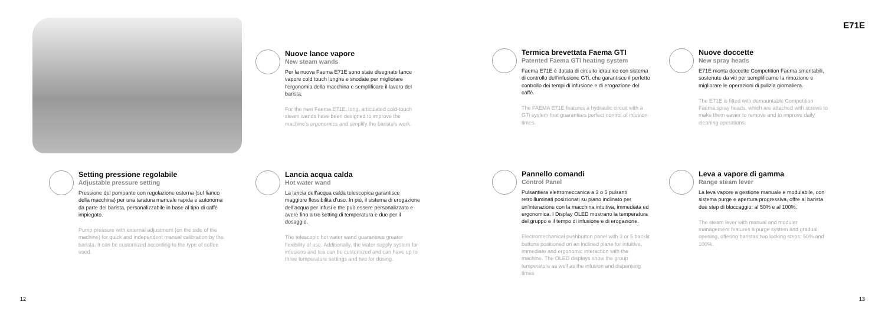Nuove lance vapore
New steam wands
Per la nuova Faema E71E sono state disegnate lance vapore cold touch lunghe e snodate per migliorare l’ergonomia della macchina e semplificare il lavoro del barista.
For the new Faema E71E, long, articulated cold-touch steam wands have been designed to improve the machine’s ergonomics and simplify the barista’s work.
Setting pressione regolabile
Adjustable pressure setting
Pressione del pompante con regolazione esterna (sul fianco della macchina) per una taratura manuale rapida e autonoma da parte del barista, personalizzabile in base al tipo di caffè impiegato.
Pump pressure with external adjustment (on the side of the machine) for quick and independent manual calibration by the barista. It can be customized according to the type of coffee used.
Lancia acqua calda
Hot water wand
La lancia dell’acqua calda telescopica garantisce maggiore flessibilità d’uso. In più, il sistema di erogazione dell’acqua per infusi e the può essere personalizzato e avere fino a tre setting di temperatura e due per il dosaggio.
The telescopic hot water wand guarantees greater flexibility of use. Additionally, the water supply system for infusions and tea can be customized and can have up to three temperature settings and two for dosing.
12
E71E
Termica brevettata Faema GTI
Patented Faema GTI heating system
Faema E71E è dotata di circuito idraulico con sistema di controllo dell’infusione GTi, che garantisce il perfetto controllo dei tempi di infusione e di erogazione del caffè.
The FAEMA E71E features a hydraulic circuit with a GTi system that guarantees perfect control of infusion times.
Nuove doccette
New spray heads
E71E monta doccette Competition Faema smontabili, sostenute da viti per semplificarne la rimozione e migliorare le operazioni di pulizia giornaliera.
The E71E is fitted with demountable Competition Faema spray heads, which are attached with screws to make them easier to remove and to improve daily cleaning operations.
Pannello comandi
Control Panel
Pulsantiera elettromeccanica a 3 o 5 pulsanti retroilluminati posizionati su piano inclinato per un’interazione con la macchina intuitiva, immediata ed ergonomica. I Display OLED mostrano la temperatura del gruppo e il tempo di infusione e di erogazione.
Electromechanical pushbutton panel with 3 or 5 backlit buttons positioned on an inclined plane for intuitive, immediate and ergonomic interaction with the machine. The OLED displays show the group temperature as well as the infusion and dispensing times
Leva a vapore di gamma
Range steam lever
La leva vapore a gestione manuale e modulabile, con sistema purge e apertura progressiva, offre al barista due step di bloccaggio: al 50% e al 100%.
The steam lever with manual and modular management features a purge system and gradual opening, offering baristas two locking steps: 50% and 100%.
13